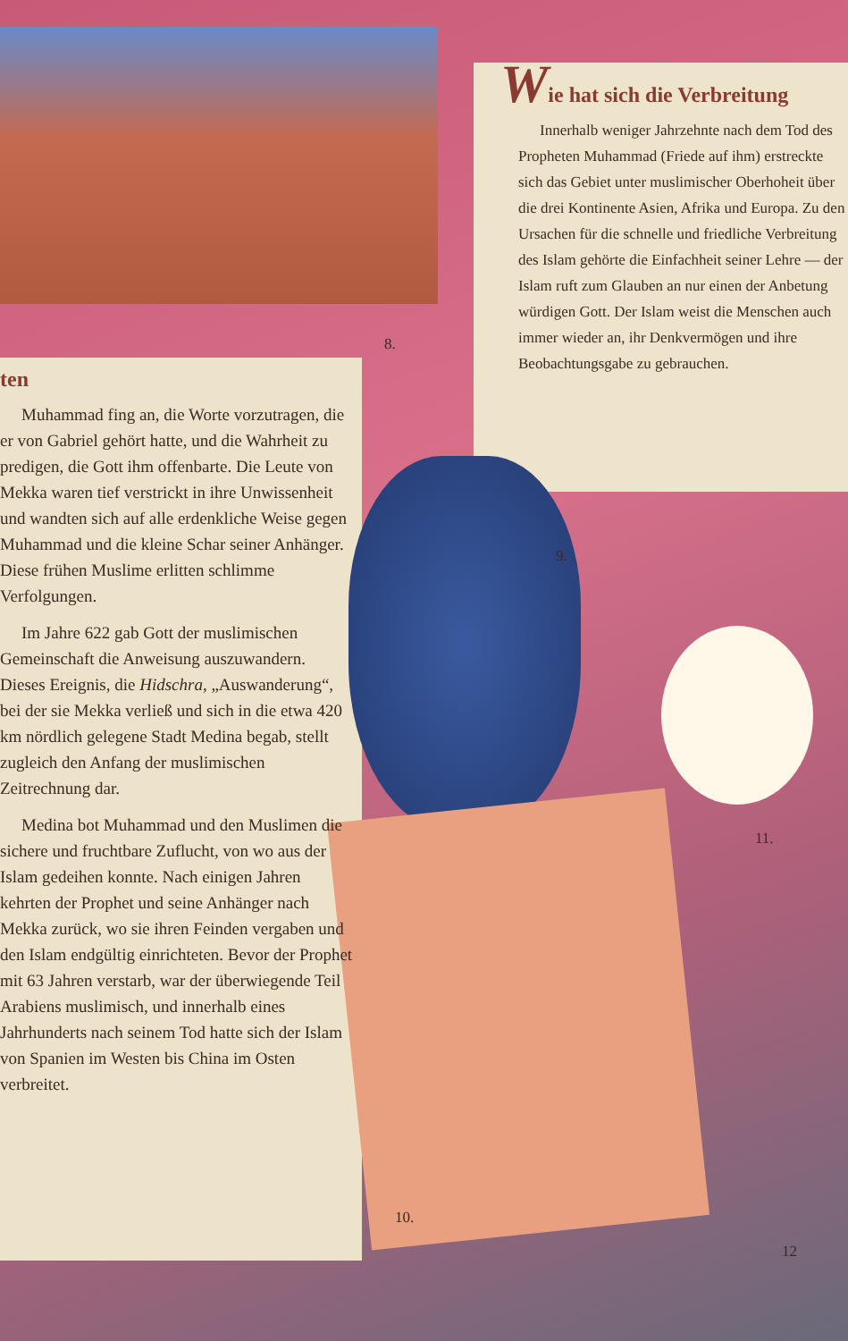Wie hat sich die Verbreitung
Innerhalb weniger Jahrzehnte nach dem Tod des Propheten Muhammad (Friede auf ihm) erstreckte sich das Gebiet unter muslimischer Oberhoheit über die drei Kontinente Asien, Afrika und Europa. Zu den Ursachen für die schnelle und friedliche Verbreitung des Islam gehörte die Einfachheit seiner Lehre — der Islam ruft zum Glauben an nur einen der Anbetung würdigen Gott. Der Islam weist die Menschen auch immer wieder an, ihr Denkvermögen und ihre Beobachtungsgabe zu gebrauchen.
ten
Muhammad fing an, die Worte vorzutragen, die er von Gabriel gehört hatte, und die Wahrheit zu predigen, die Gott ihm offenbarte. Die Leute von Mekka waren tief verstrickt in ihre Unwissenheit und wandten sich auf alle erdenkliche Weise gegen Muhammad und die kleine Schar seiner Anhänger. Diese frühen Muslime erlitten schlimme Verfolgungen.
Im Jahre 622 gab Gott der muslimischen Gemeinschaft die Anweisung auszuwandern. Dieses Ereignis, die Hidschra, „Auswanderung“, bei der sie Mekka verließ und sich in die etwa 420 km nördlich gelegene Stadt Medina begab, stellt zugleich den Anfang der muslimischen Zeitrechnung dar.
Medina bot Muhammad und den Muslimen die sichere und fruchtbare Zuflucht, von wo aus der Islam gedeihen konnte. Nach einigen Jahren kehrten der Prophet und seine Anhänger nach Mekka zurück, wo sie ihren Feinden vergaben und den Islam endgültig einrichteten. Bevor der Prophet mit 63 Jahren verstarb, war der überwiegende Teil Arabiens muslimisch, und innerhalb eines Jahrhunderts nach seinem Tod hatte sich der Islam von Spanien im Westen bis China im Osten verbreitet.
8.
9.
10.
11.
12